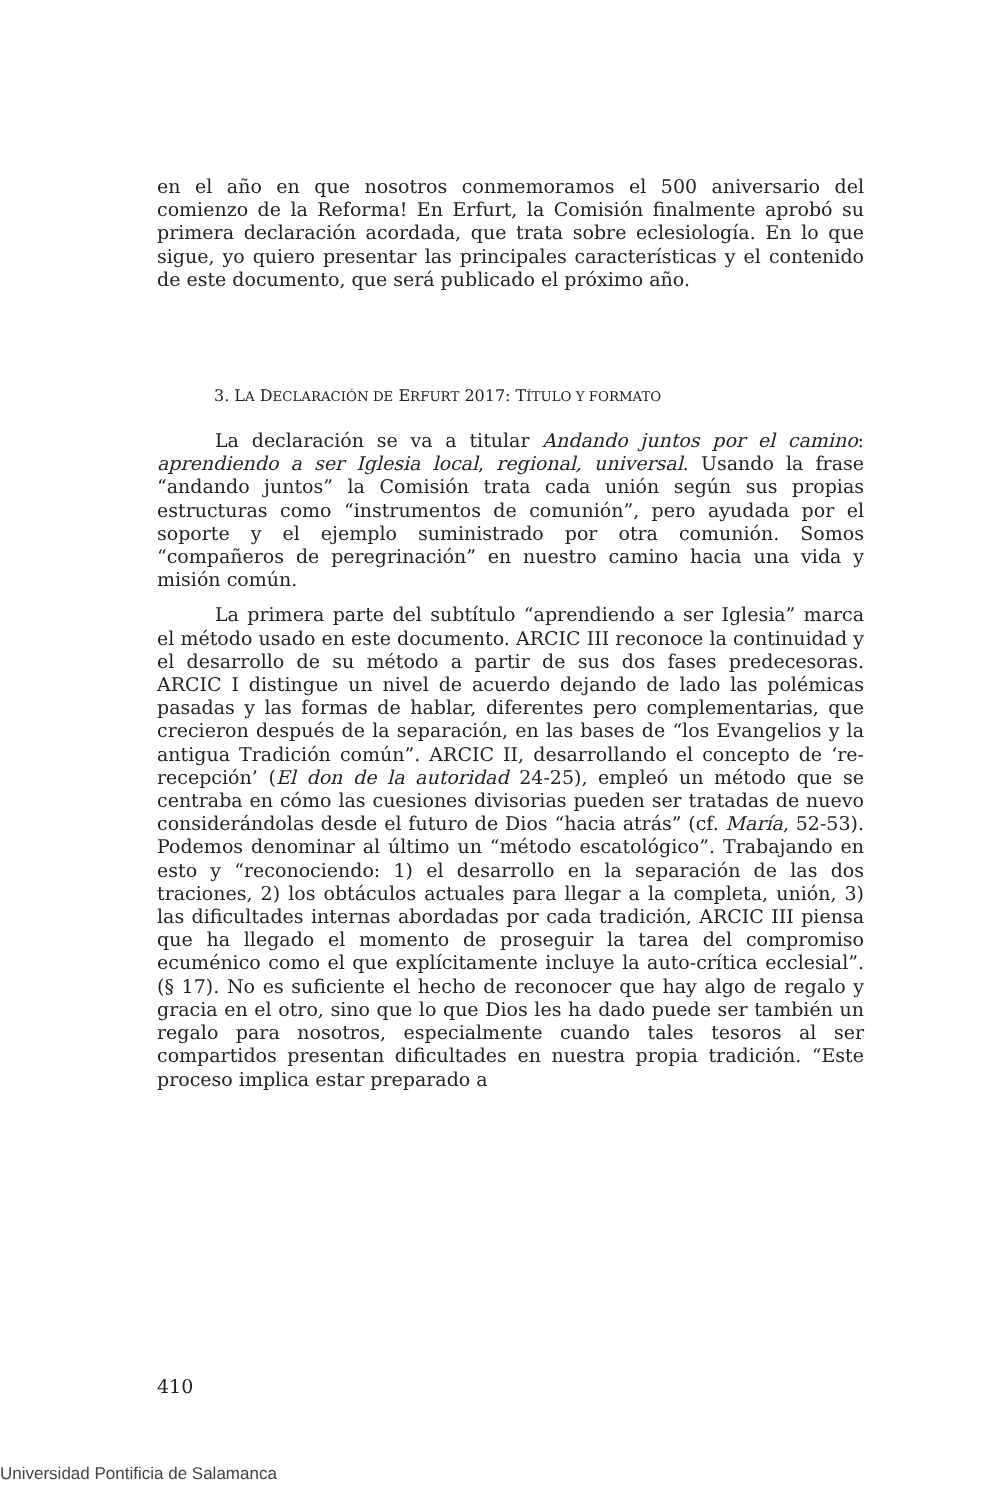en el año en que nosotros conmemoramos el 500 aniversario del comienzo de la Reforma! En Erfurt, la Comisión finalmente aprobó su primera declaración acordada, que trata sobre eclesiología. En lo que sigue, yo quiero presentar las principales características y el contenido de este documento, que será publicado el próximo año.
3. LA DECLARACIÓN DE ERFURT 2017: TÍTULO Y FORMATO
La declaración se va a titular Andando juntos por el camino: aprendiendo a ser Iglesia local, regional, universal. Usando la frase “andando juntos” la Comisión trata cada unión según sus propias estructuras como “instrumentos de comunión”, pero ayudada por el soporte y el ejemplo suministrado por otra comunión. Somos “compañeros de peregrinación” en nuestro camino hacia una vida y misión común.
La primera parte del subtítulo “aprendiendo a ser Iglesia” marca el método usado en este documento. ARCIC III reconoce la continuidad y el desarrollo de su método a partir de sus dos fases predecesoras. ARCIC I distingue un nivel de acuerdo dejando de lado las polémicas pasadas y las formas de hablar, diferentes pero complementarias, que crecieron después de la separación, en las bases de “los Evangelios y la antigua Tradición común”. ARCIC II, desarrollando el concepto de ‘re-recepción’ (El don de la autoridad 24-25), empleó un método que se centraba en cómo las cuesiones divisorias pueden ser tratadas de nuevo considerándolas desde el futuro de Dios “hacia atrás” (cf. María, 52-53). Podemos denominar al último un “método escatológico”. Trabajando en esto y “reconociendo: 1) el desarrollo en la separación de las dos traciones, 2) los obtáculos actuales para llegar a la completa, unión, 3) las dificultades internas abordadas por cada tradición, ARCIC III piensa que ha llegado el momento de proseguir la tarea del compromiso ecuménico como el que explícitamente incluye la auto-crítica ecclesial”. (§ 17). No es suficiente el hecho de reconocer que hay algo de regalo y gracia en el otro, sino que lo que Dios les ha dado puede ser también un regalo para nosotros, especialmente cuando tales tesoros al ser compartidos presentan dificultades en nuestra propia tradición. “Este proceso implica estar preparado a
410
Universidad Pontificia de Salamanca